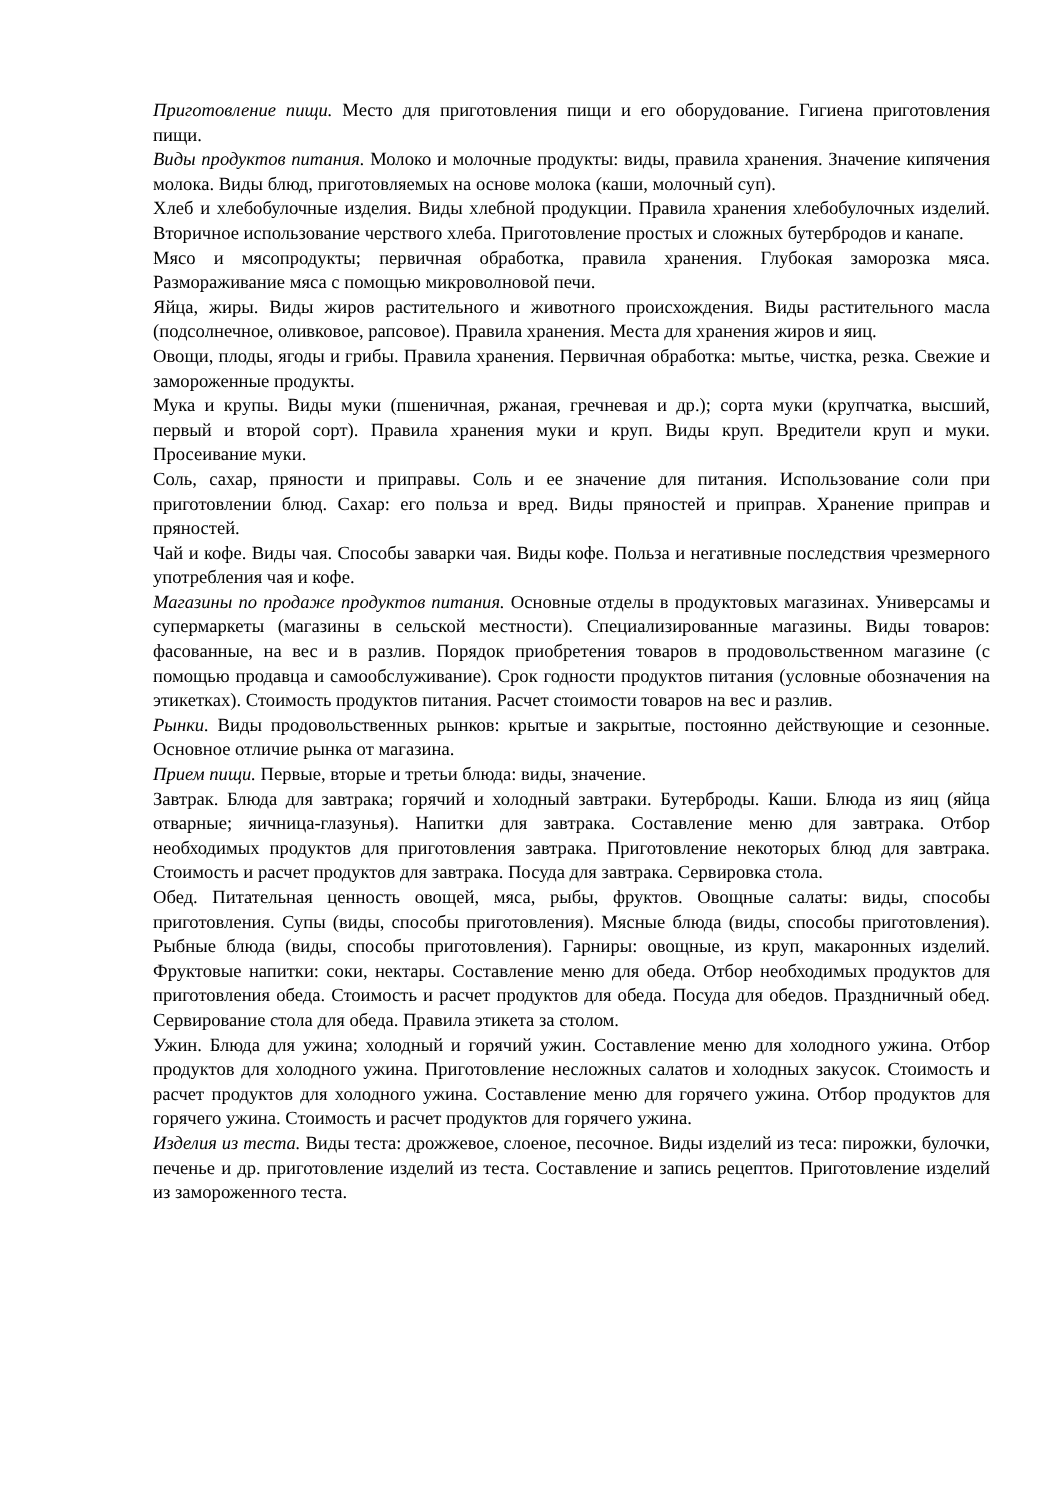Приготовление пищи. Место для приготовления пищи и его оборудование. Гигиена приготовления пищи.
Виды продуктов питания. Молоко и молочные продукты: виды, правила хранения. Значение кипячения молока. Виды блюд, приготовляемых на основе молока (каши, молочный суп).
Хлеб и хлебобулочные изделия. Виды хлебной продукции. Правила хранения хлебобулочных изделий. Вторичное использование черствого хлеба. Приготовление простых и сложных бутербродов и канапе.
Мясо и мясопродукты; первичная обработка, правила хранения. Глубокая заморозка мяса. Размораживание мяса с помощью микроволновой печи.
Яйца, жиры. Виды жиров растительного и животного происхождения. Виды растительного масла (подсолнечное, оливковое, рапсовое). Правила хранения. Места для хранения жиров и яиц.
Овощи, плоды, ягоды и грибы. Правила хранения. Первичная обработка: мытье, чистка, резка. Свежие и замороженные продукты.
Мука и крупы. Виды муки (пшеничная, ржаная, гречневая и др.); сорта муки (крупчатка, высший, первый и второй сорт). Правила хранения муки и круп. Виды круп. Вредители круп и муки. Просеивание муки.
Соль, сахар, пряности и приправы. Соль и ее значение для питания. Использование соли при приготовлении блюд. Сахар: его польза и вред. Виды пряностей и приправ. Хранение приправ и пряностей.
Чай и кофе. Виды чая. Способы заварки чая. Виды кофе. Польза и негативные последствия чрезмерного употребления чая и кофе.
Магазины по продаже продуктов питания. Основные отделы в продуктовых магазинах. Универсамы и супермаркеты (магазины в сельской местности). Специализированные магазины. Виды товаров: фасованные, на вес и в разлив. Порядок приобретения товаров в продовольственном магазине (с помощью продавца и самообслуживание). Срок годности продуктов питания (условные обозначения на этикетках). Стоимость продуктов питания. Расчет стоимости товаров на вес и разлив.
Рынки. Виды продовольственных рынков: крытые и закрытые, постоянно действующие и сезонные. Основное отличие рынка от магазина.
Прием пищи. Первые, вторые и третьи блюда: виды, значение.
Завтрак. Блюда для завтрака; горячий и холодный завтраки. Бутерброды. Каши. Блюда из яиц (яйца отварные; яичница-глазунья). Напитки для завтрака. Составление меню для завтрака. Отбор необходимых продуктов для приготовления завтрака. Приготовление некоторых блюд для завтрака. Стоимость и расчет продуктов для завтрака. Посуда для завтрака. Сервировка стола.
Обед. Питательная ценность овощей, мяса, рыбы, фруктов. Овощные салаты: виды, способы приготовления. Супы (виды, способы приготовления). Мясные блюда (виды, способы приготовления). Рыбные блюда (виды, способы приготовления). Гарниры: овощные, из круп, макаронных изделий. Фруктовые напитки: соки, нектары. Составление меню для обеда. Отбор необходимых продуктов для приготовления обеда. Стоимость и расчет продуктов для обеда. Посуда для обедов. Праздничный обед. Сервирование стола для обеда. Правила этикета за столом.
Ужин. Блюда для ужина; холодный и горячий ужин. Составление меню для холодного ужина. Отбор продуктов для холодного ужина. Приготовление несложных салатов и холодных закусок. Стоимость и расчет продуктов для холодного ужина. Составление меню для горячего ужина. Отбор продуктов для горячего ужина. Стоимость и расчет продуктов для горячего ужина.
Изделия из теста. Виды теста: дрожжевое, слоеное, песочное. Виды изделий из теса: пирожки, булочки, печенье и др. приготовление изделий из теста. Составление и запись рецептов. Приготовление изделий из замороженного теста.